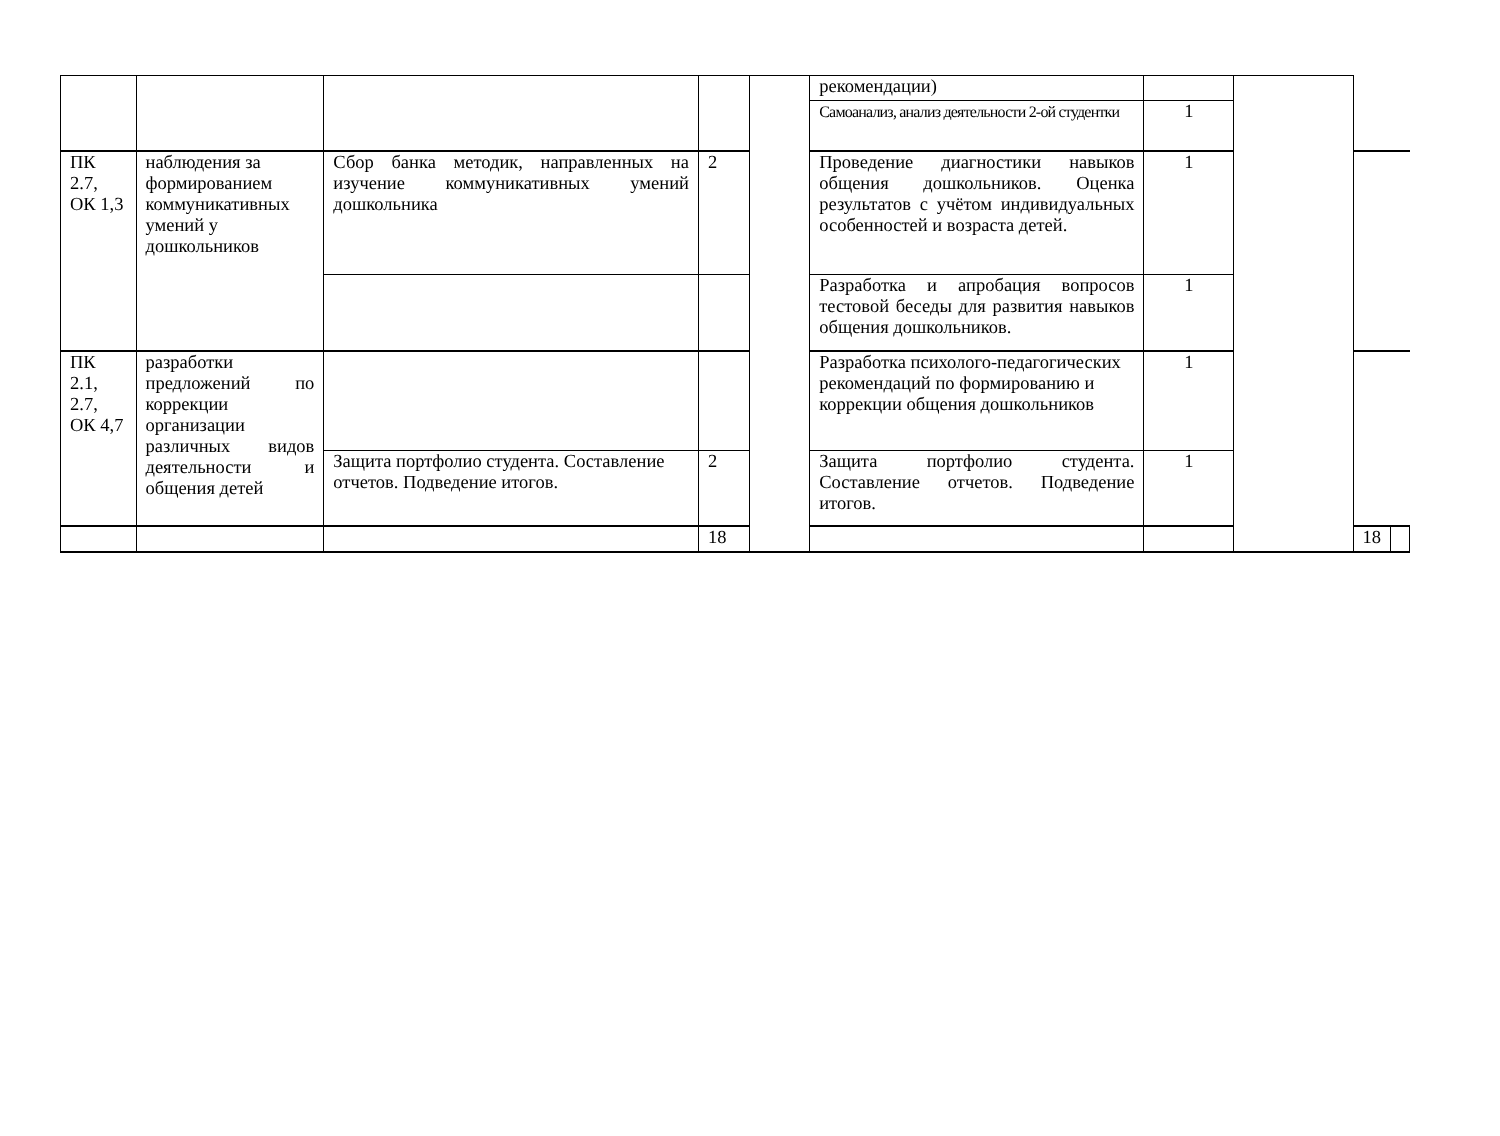| | | | | | рекомендации) | | | | |
| | | | | | Самоанализ, анализ деятельности 2-ой студентки | 1 | | | |
| ПК 2.7, ОК 1,3 | наблюдения за формированием коммуникативных умений у дошкольников | Сбор банка методик, направленных на изучение коммуникативных умений дошкольника | 2 | | Проведение диагностики навыков общения дошкольников. Оценка результатов с учётом индивидуальных особенностей и возраста детей. | 1 | | | |
| | | | | | Разработка и апробация вопросов тестовой беседы для развития навыков общения дошкольников. | 1 | | | |
| ПК 2.1, 2.7, ОК 4,7 | разработки предложений по коррекции организации различных видов деятельности и общения детей | | | | Разработка психолого-педагогических рекомендаций по формированию и коррекции общения дошкольников | 1 | | | |
| | | Защита портфолио студента. Составление отчетов. Подведение итогов. | 2 | | Защита портфолио студента. Составление отчетов. Подведение итогов. | 1 | | | |
| | | | 18 | | | | | 18 | |